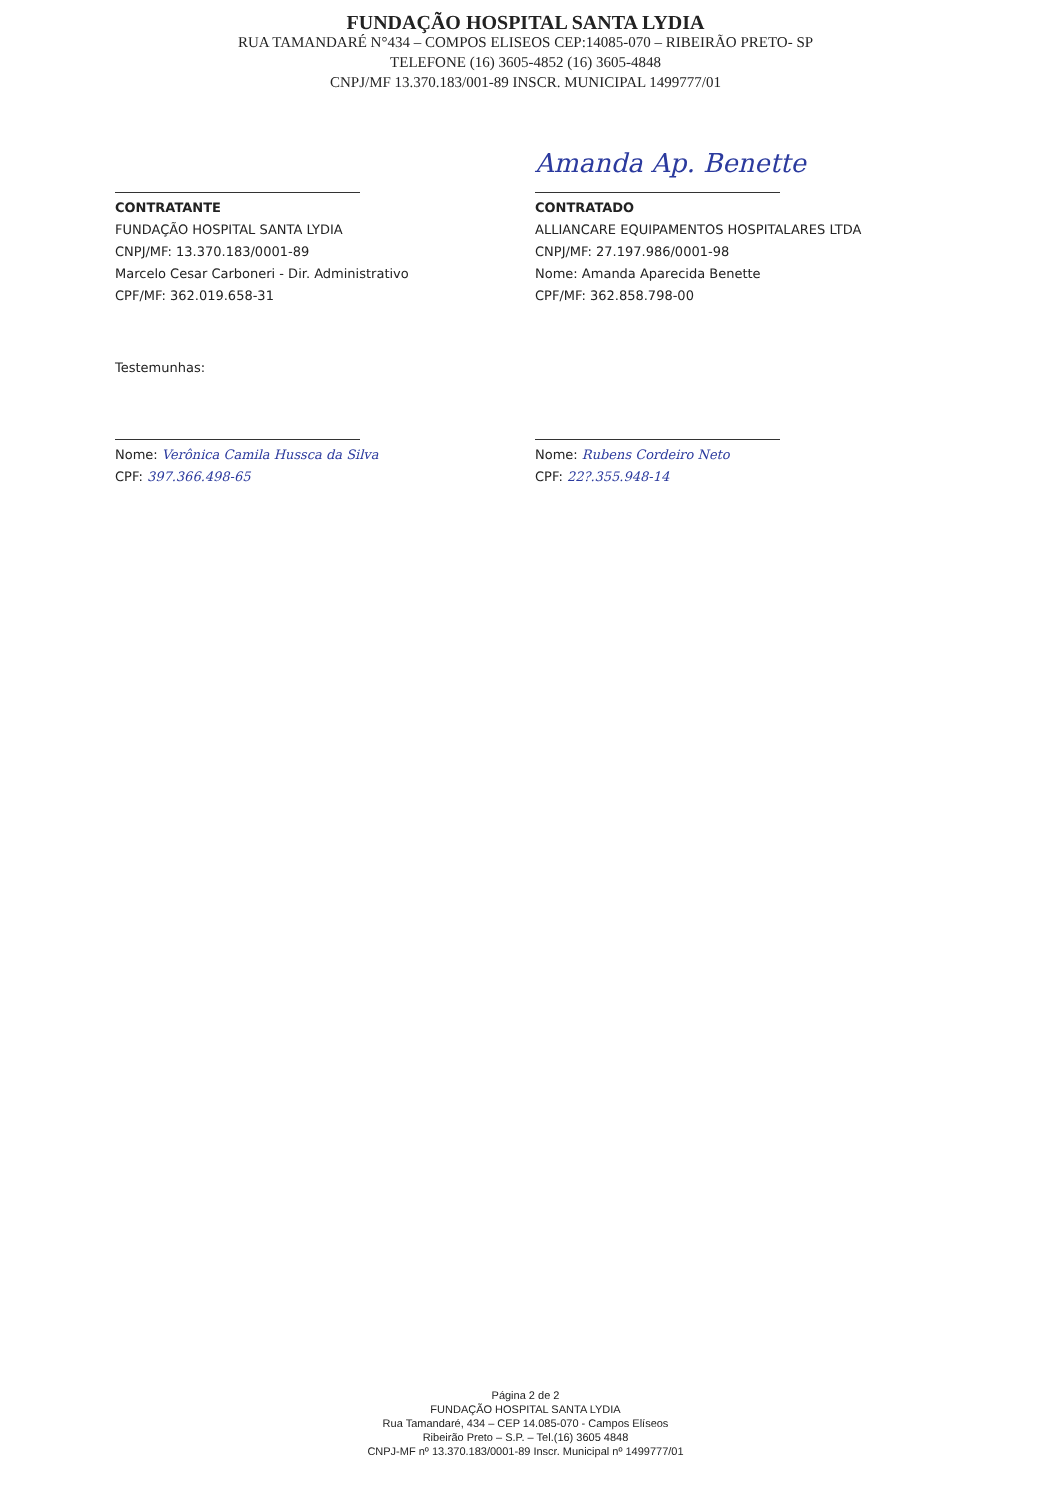FUNDAÇÃO HOSPITAL SANTA LYDIA
RUA TAMANDARÉ N°434 – COMPOS ELISEOS CEP:14085-070 – RIBEIRÃO PRETO- SP
TELEFONE (16) 3605-4852 (16) 3605-4848
CNPJ/MF 13.370.183/001-89 INSCR. MUNICIPAL 1499777/01
CONTRATANTE
FUNDAÇÃO HOSPITAL SANTA LYDIA
CNPJ/MF: 13.370.183/0001-89
Marcelo Cesar Carboneri - Dir. Administrativo
CPF/MF: 362.019.658-31
Amanda Ap. Benette
CONTRATADO
ALLIANCARE EQUIPAMENTOS HOSPITALARES LTDA
CNPJ/MF: 27.197.986/0001-98
Nome: Amanda Aparecida Benette
CPF/MF: 362.858.798-00
Testemunhas:
Nome: Verônica Camila Hussca da Silva
CPF: 397.366.498-65
Nome: Rubens Cordeiro Neto
CPF: 22?.355.948-14
Página 2 de 2
FUNDAÇÃO HOSPITAL SANTA LYDIA
Rua Tamandaré, 434 – CEP 14.085-070 - Campos Elíseos
Ribeirão Preto – S.P. – Tel.(16) 3605 4848
CNPJ-MF nº 13.370.183/0001-89 Inscr. Municipal nº 1499777/01